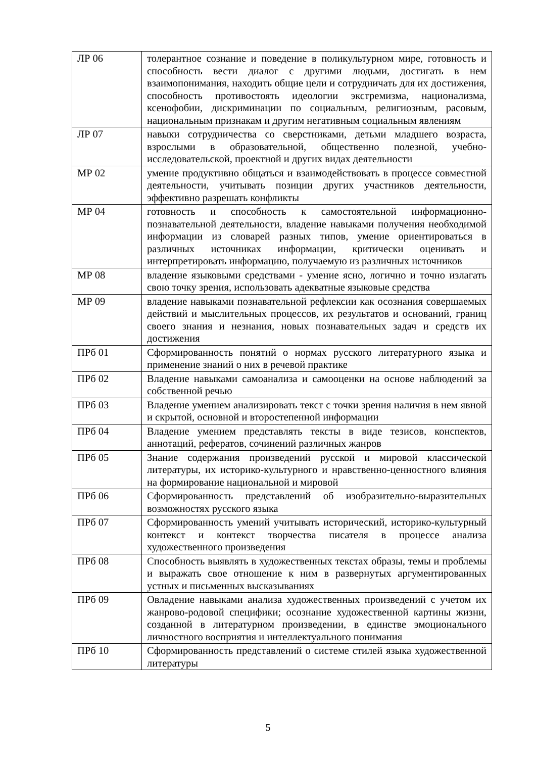| ЛР 06 | толерантное сознание и поведение в поликультурном мире, готовность и способность вести диалог с другими людьми, достигать в нем взаимопонимания, находить общие цели и сотрудничать для их достижения, способность противостоять идеологии экстремизма, национализма, ксенофобии, дискриминации по социальным, религиозным, расовым, национальным признакам и другим негативным социальным явлениям |
| ЛР 07 | навыки сотрудничества со сверстниками, детьми младшего возраста, взрослыми в образовательной, общественно полезной, учебно-исследовательской, проектной и других видах деятельности |
| МР 02 | умение продуктивно общаться и взаимодействовать в процессе совместной деятельности, учитывать позиции других участников деятельности, эффективно разрешать конфликты |
| МР 04 | готовность и способность к самостоятельной информационно-познавательной деятельности, владение навыками получения необходимой информации из словарей разных типов, умение ориентироваться в различных источниках информации, критически оценивать и интерпретировать информацию, получаемую из различных источников |
| МР 08 | владение языковыми средствами - умение ясно, логично и точно излагать свою точку зрения, использовать адекватные языковые средства |
| МР 09 | владение навыками познавательной рефлексии как осознания совершаемых действий и мыслительных процессов, их результатов и оснований, границ своего знания и незнания, новых познавательных задач и средств их достижения |
| ПРб 01 | Сформированность понятий о нормах русского литературного языка и применение знаний о них в речевой практике |
| ПРб 02 | Владение навыками самоанализа и самооценки на основе наблюдений за собственной речью |
| ПРб 03 | Владение умением анализировать текст с точки зрения наличия в нем явной и скрытой, основной и второстепенной информации |
| ПРб 04 | Владение умением представлять тексты в виде тезисов, конспектов, аннотаций, рефератов, сочинений различных жанров |
| ПРб 05 | Знание содержания произведений русской и мировой классической литературы, их историко-культурного и нравственно-ценностного влияния на формирование национальной и мировой |
| ПРб 06 | Сформированность представлений об изобразительно-выразительных возможностях русского языка |
| ПРб 07 | Сформированность умений учитывать исторический, историко-культурный контекст и контекст творчества писателя в процессе анализа художественного произведения |
| ПРб 08 | Способность выявлять в художественных текстах образы, темы и проблемы и выражать свое отношение к ним в развернутых аргументированных устных и письменных высказываниях |
| ПРб 09 | Овладение навыками анализа художественных произведений с учетом их жанрово-родовой специфики; осознание художественной картины жизни, созданной в литературном произведении, в единстве эмоционального личностного восприятия и интеллектуального понимания |
| ПРб 10 | Сформированность представлений о системе стилей языка художественной литературы |
5